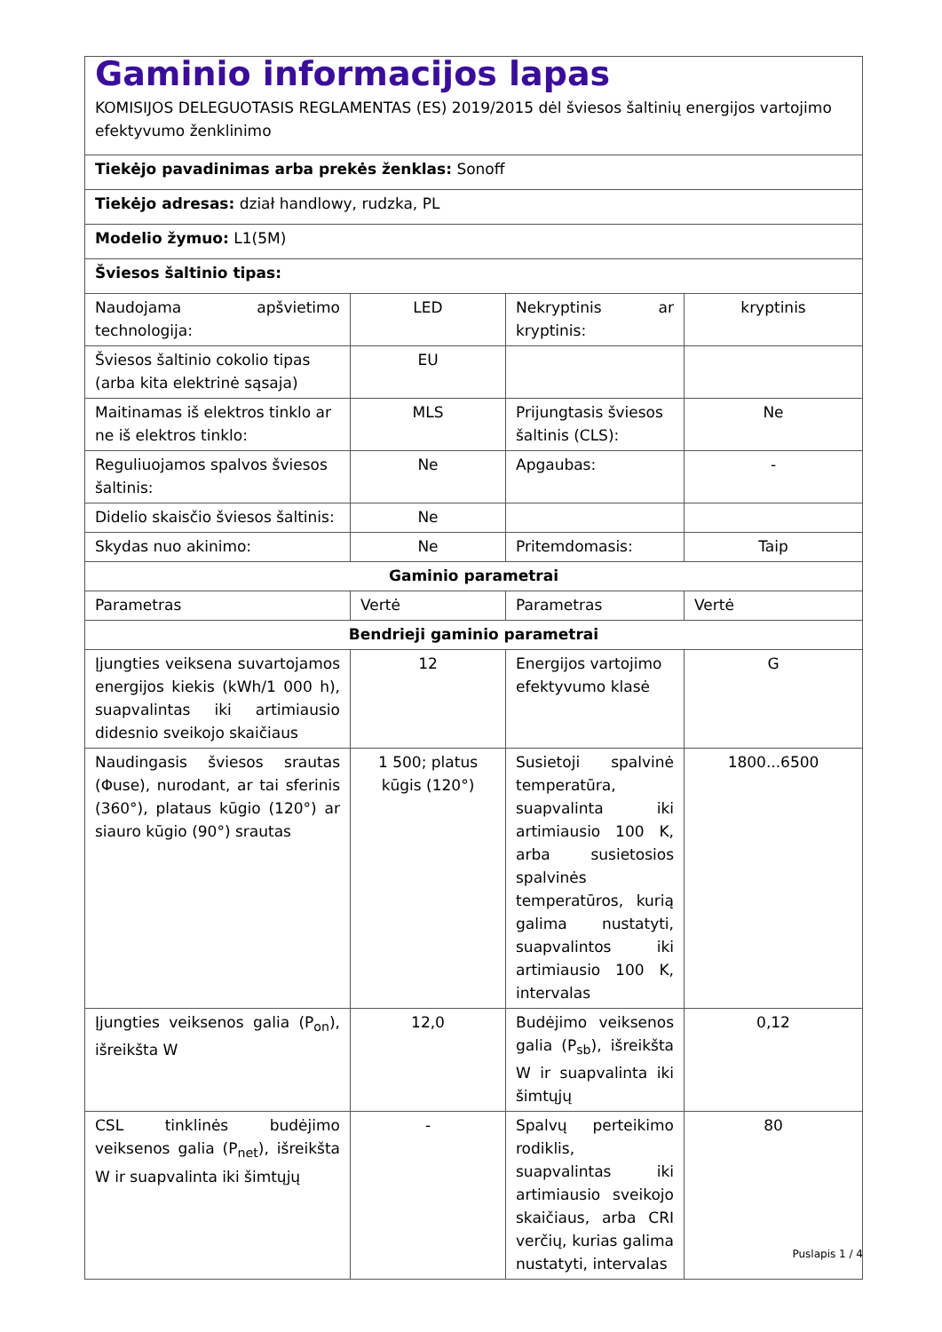| Gaminio informacijos lapas KOMISIJOS DELEGUOTASIS REGLAMENTAS (ES) 2019/2015 dėl šviesos šaltinių energijos vartojimo efektyvumo ženklinimo | | | |
| Tiekėjo pavadinimas arba prekės ženklas: Sonoff | | | |
| Tiekėjo adresas: dział handlowy, rudzka, PL | | | |
| Modelio žymuo: L1(5M) | | | |
| Šviesos šaltinio tipas: | | | |
| Naudojama apšvietimo technologija: | LED | Nekryptinis ar kryptinis: | kryptinis |
| Šviesos šaltinio cokolio tipas (arba kita elektrinė sąsaja) | EU | | |
| Maitinamas iš elektros tinklo ar ne iš elektros tinklo: | MLS | Prijungtasis šviesos šaltinis (CLS): | Ne |
| Reguliuojamos spalvos šviesos šaltinis: | Ne | Apgaubas: | - |
| Didelio skaisčio šviesos šaltinis: | Ne | | |
| Skydas nuo akinimo: | Ne | Pritemdomasis: | Taip |
| Gaminio parametrai | | | |
| Parametras | Vertė | Parametras | Vertė |
| Bendrieji gaminio parametrai | | | |
| Įjungties veiksena suvartojamos energijos kiekis (kWh/1 000 h), suapvalintas iki artimiausio didesnio sveikojo skaičiaus | 12 | Energijos vartojimo efektyvumo klasė | G |
| Naudingasis šviesos srautas (Φuse), nurodant, ar tai sferinis (360°), plataus kūgio (120°) ar siauro kūgio (90°) srautas | 1 500; platus kūgis (120°) | Susietoji spalvinė temperatūra, suapvalinta iki artimiausio 100 K, arba susietosios spalvinės temperatūros, kurią galima nustatyti, suapvalintos iki artimiausio 100 K, intervalas | 1800...6500 |
| Įjungties veiksenos galia (P<sub>on</sub>), išreikšta W | 12,0 | Budėjimo veiksenos galia (P<sub>sb</sub>), išreikšta W ir suapvalinta iki šimtųjų | 0,12 |
| CSL tinklinės budėjimo veiksenos galia (P<sub>net</sub>), išreikšta W ir suapvalinta iki šimtųjų | - | Spalvų perteikimo rodiklis, suapvalintas iki artimiausio sveikojo skaičiaus, arba CRI verčių, kurias galima nustatyti, intervalas | 80 |
Puslapis 1 / 4